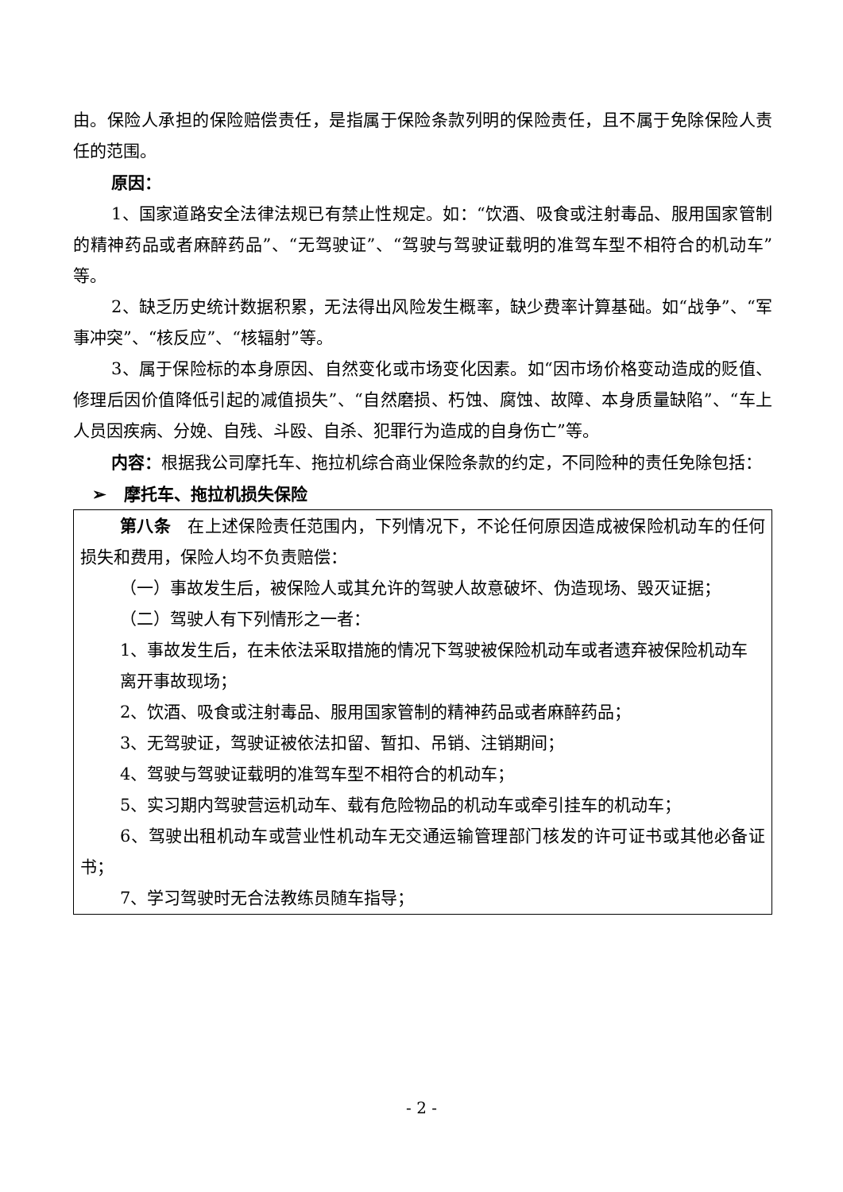由。保险人承担的保险赔偿责任，是指属于保险条款列明的保险责任，且不属于免除保险人责任的范围。
原因：
1、国家道路安全法律法规已有禁止性规定。如：“饮酒、吸食或注射毒品、服用国家管制的精神药品或者麻醉药品”、“无驾驶证”、“驾驶与驾驶证载明的准驾车型不相符合的机动车”等。
2、缺乏历史统计数据积累，无法得出风险发生概率，缺少费率计算基础。如“战争”、“军事冲突”、“核反应”、“核辐射”等。
3、属于保险标的本身原因、自然变化或市场变化因素。如“因市场价格变动造成的贬值、修理后因价值降低引起的减值损失”、“自然磨损、朽蚀、腐蚀、故障、本身质量缺陷”、“车上人员因疾病、分娩、自残、斗殴、自杀、犯罪行为造成的自身伤亡”等。
内容：根据我公司摩托车、拖拉机综合商业保险条款的约定，不同险种的责任免除包括：
➢ 摩托车、拖拉机损失保险
第八条 在上述保险责任范围内，下列情况下，不论任何原因造成被保险机动车的任何损失和费用，保险人均不负责赔偿：
（一）事故发生后，被保险人或其允许的驾驶人故意破坏、伪造现场、毁灭证据；
（二）驾驶人有下列情形之一者：
1、事故发生后，在未依法采取措施的情况下驾驶被保险机动车或者遗弃被保险机动车
离开事故现场；
2、饮酒、吸食或注射毒品、服用国家管制的精神药品或者麻醉药品；
3、无驾驶证，驾驶证被依法扣留、暂扣、吊销、注销期间；
4、驾驶与驾驶证载明的准驾车型不相符合的机动车；
5、实习期内驾驶营运机动车、载有危险物品的机动车或牵引挂车的机动车；
6、驾驶出租机动车或营业性机动车无交通运输管理部门核发的许可证书或其他必备证书；
7、学习驾驶时无合法教练员随车指导；
- 2 -